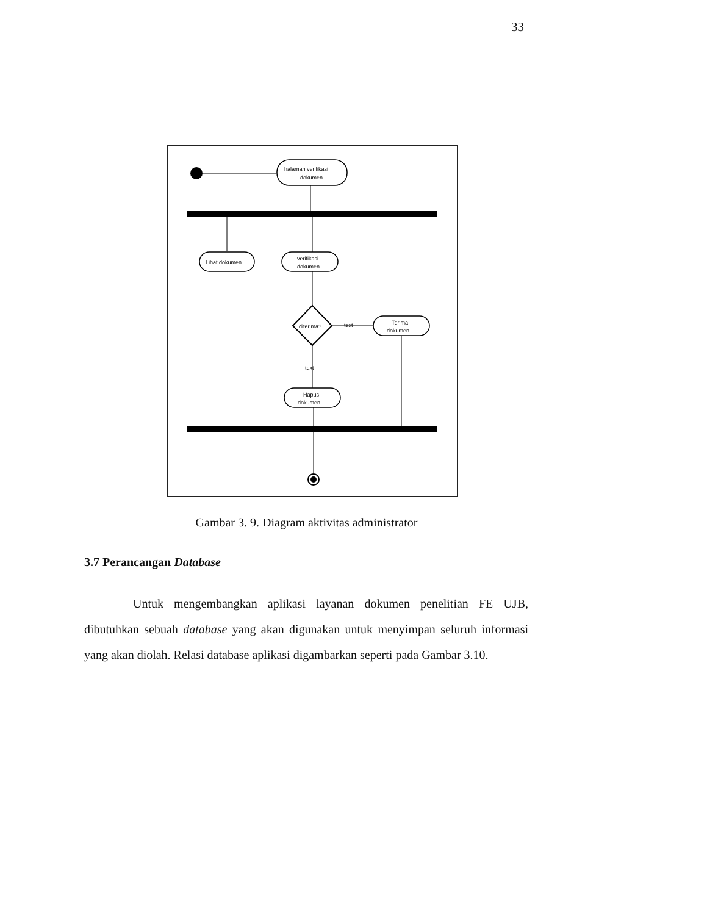33
halaman verifikasi
dokumen
Lihat dokumen
verifikasi
dokumen
diterima?
text
Terima
dokumen
text
Hapus
dokumen
Gambar 3. 9. Diagram aktivitas administrator
3.7 Perancangan Database
Untuk mengembangkan aplikasi layanan dokumen penelitian FE UJB, dibutuhkan sebuah database yang akan digunakan untuk menyimpan seluruh informasi yang akan diolah. Relasi database aplikasi digambarkan seperti pada Gambar 3.10.